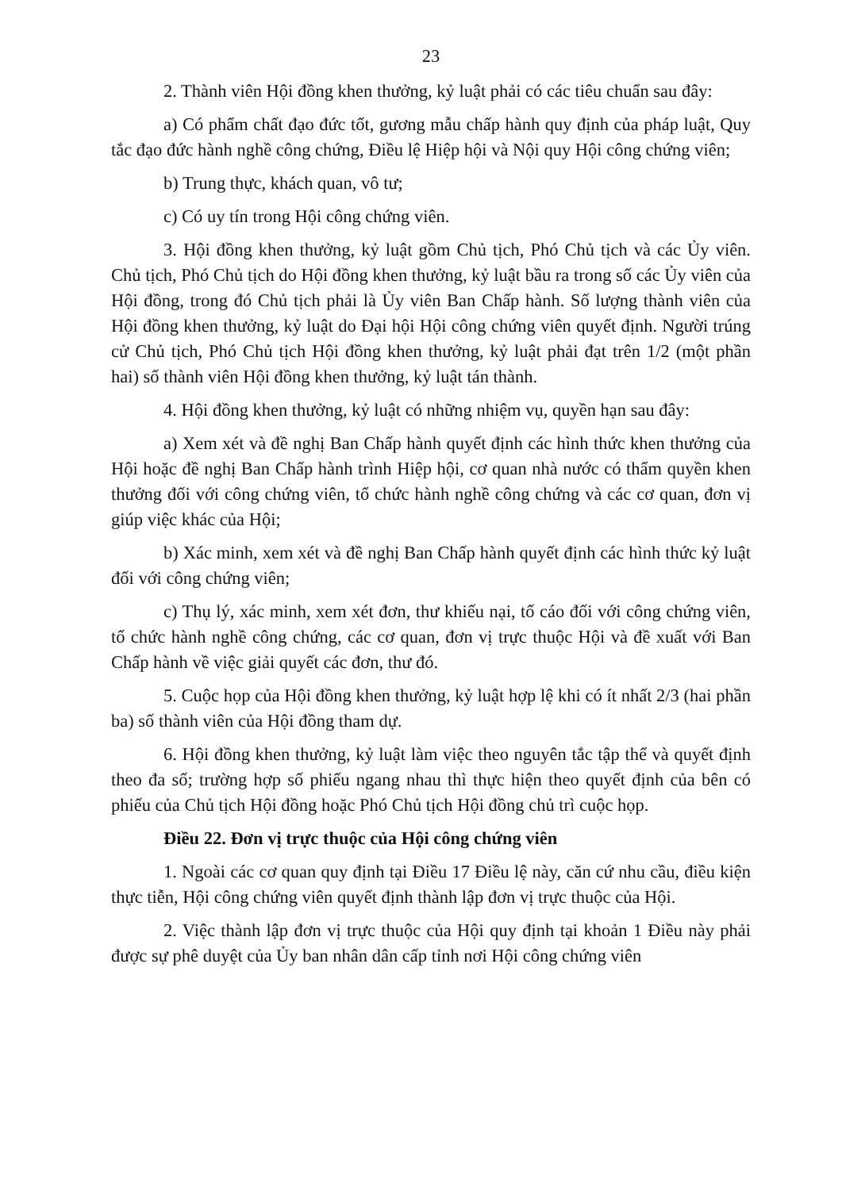23
2. Thành viên Hội đồng khen thưởng, kỷ luật phải có các tiêu chuẩn sau đây:
a) Có phẩm chất đạo đức tốt, gương mẫu chấp hành quy định của pháp luật, Quy tắc đạo đức hành nghề công chứng, Điều lệ Hiệp hội và Nội quy Hội công chứng viên;
b) Trung thực, khách quan, vô tư;
c) Có uy tín trong Hội công chứng viên.
3. Hội đồng khen thưởng, kỷ luật gồm Chủ tịch, Phó Chủ tịch và các Ủy viên. Chủ tịch, Phó Chủ tịch do Hội đồng khen thưởng, kỷ luật bầu ra trong số các Ủy viên của Hội đồng, trong đó Chủ tịch phải là Ủy viên Ban Chấp hành. Số lượng thành viên của Hội đồng khen thưởng, kỷ luật do Đại hội Hội công chứng viên quyết định. Người trúng cử Chủ tịch, Phó Chủ tịch Hội đồng khen thưởng, kỷ luật phải đạt trên 1/2 (một phần hai) số thành viên Hội đồng khen thưởng, kỷ luật tán thành.
4. Hội đồng khen thưởng, kỷ luật có những nhiệm vụ, quyền hạn sau đây:
a) Xem xét và đề nghị Ban Chấp hành quyết định các hình thức khen thưởng của Hội hoặc đề nghị Ban Chấp hành trình Hiệp hội, cơ quan nhà nước có thẩm quyền khen thưởng đối với công chứng viên, tổ chức hành nghề công chứng và các cơ quan, đơn vị giúp việc khác của Hội;
b) Xác minh, xem xét và đề nghị Ban Chấp hành quyết định các hình thức kỷ luật đối với công chứng viên;
c) Thụ lý, xác minh, xem xét đơn, thư khiếu nại, tố cáo đối với công chứng viên, tổ chức hành nghề công chứng, các cơ quan, đơn vị trực thuộc Hội và đề xuất với Ban Chấp hành về việc giải quyết các đơn, thư đó.
5. Cuộc họp của Hội đồng khen thưởng, kỷ luật hợp lệ khi có ít nhất 2/3 (hai phần ba) số thành viên của Hội đồng tham dự.
6. Hội đồng khen thưởng, kỷ luật làm việc theo nguyên tắc tập thể và quyết định theo đa số; trường hợp số phiếu ngang nhau thì thực hiện theo quyết định của bên có phiếu của Chủ tịch Hội đồng hoặc Phó Chủ tịch Hội đồng chủ trì cuộc họp.
Điều 22. Đơn vị trực thuộc của Hội công chứng viên
1. Ngoài các cơ quan quy định tại Điều 17 Điều lệ này, căn cứ nhu cầu, điều kiện thực tiễn, Hội công chứng viên quyết định thành lập đơn vị trực thuộc của Hội.
2. Việc thành lập đơn vị trực thuộc của Hội quy định tại khoản 1 Điều này phải được sự phê duyệt của Ủy ban nhân dân cấp tỉnh nơi Hội công chứng viên